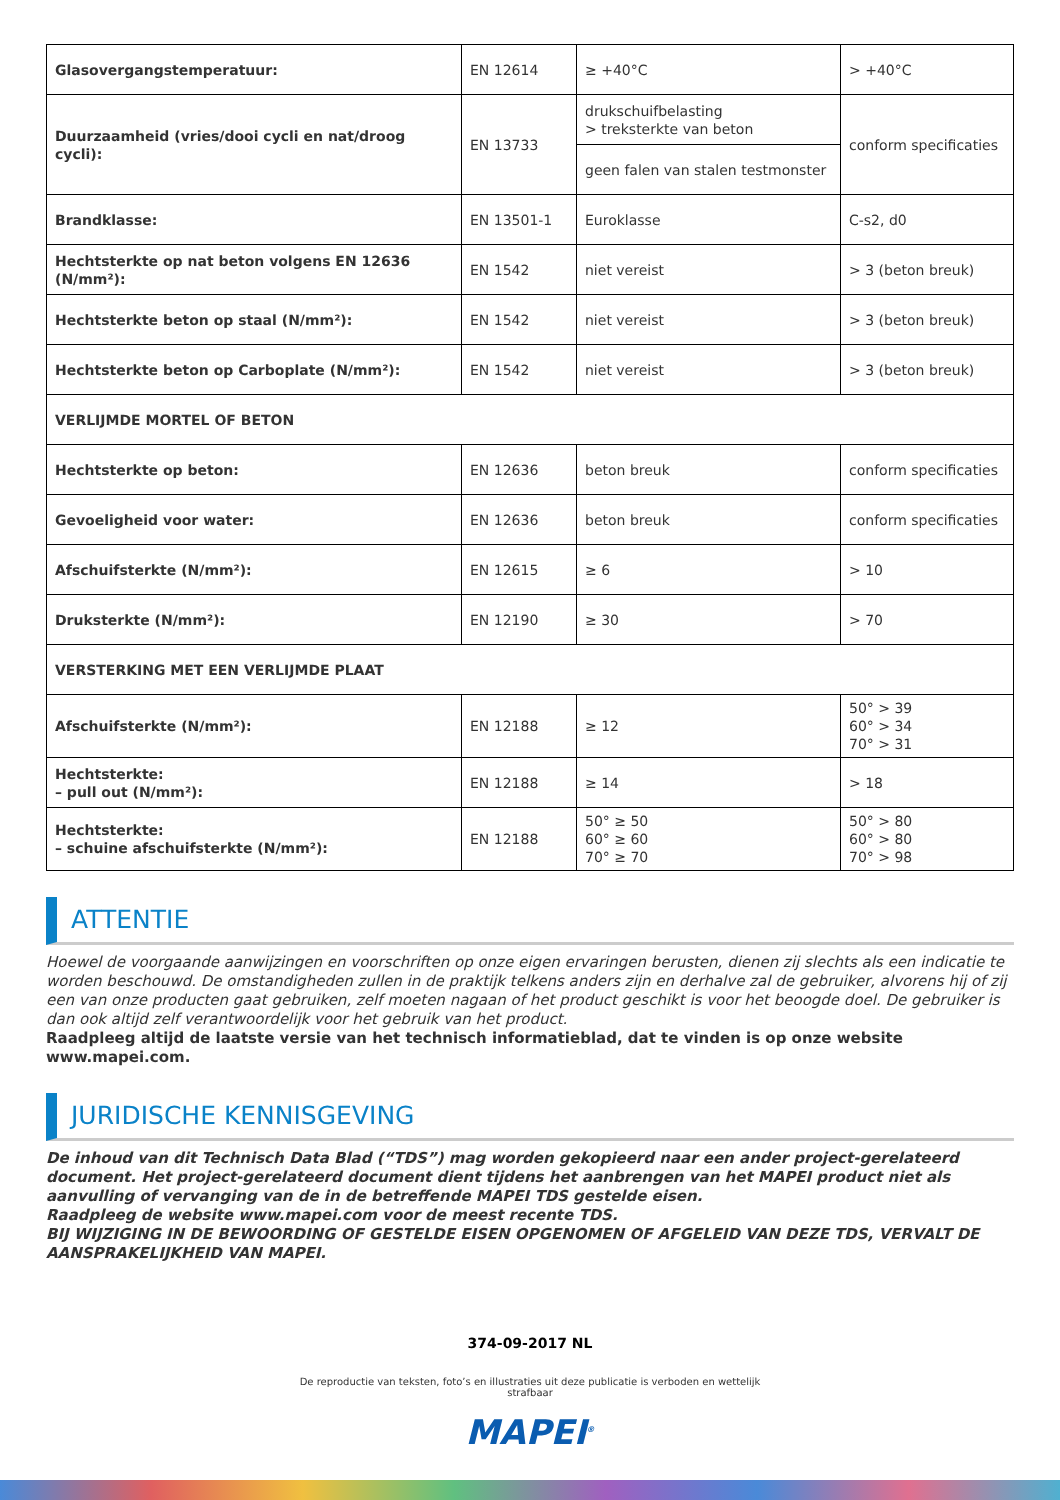| Glasovergangstemperatuur: | EN 12614 | ≥ +40°C | > +40°C |
| Duurzaamheid (vries/dooi cycli en nat/droog cycli): | EN 13733 | drukschuifbelasting > treksterkte van beton | conform specificaties |
| | | geen falen van stalen testmonster | |
| Brandklasse: | EN 13501-1 | Euroklasse | C-s2, d0 |
| Hechtsterkte op nat beton volgens EN 12636 (N/mm²): | EN 1542 | niet vereist | > 3 (beton breuk) |
| Hechtsterkte beton op staal (N/mm²): | EN 1542 | niet vereist | > 3 (beton breuk) |
| Hechtsterkte beton op Carboplate (N/mm²): | EN 1542 | niet vereist | > 3 (beton breuk) |
| VERLIJMDE MORTEL OF BETON | | | |
| Hechtsterkte op beton: | EN 12636 | beton breuk | conform specificaties |
| Gevoeligheid voor water: | EN 12636 | beton breuk | conform specificaties |
| Afschuifsterkte (N/mm²): | EN 12615 | ≥ 6 | > 10 |
| Druksterkte (N/mm²): | EN 12190 | ≥ 30 | > 70 |
| VERSTERKING MET EEN VERLIJMDE PLAAT | | | |
| Afschuifsterkte (N/mm²): | EN 12188 | ≥ 12 | 50° > 39 60° > 34 70° > 31 |
| Hechtsterkte: – pull out (N/mm²): | EN 12188 | ≥ 14 | > 18 |
| Hechtsterkte: – schuine afschuifsterkte (N/mm²): | EN 12188 | 50° ≥ 50 60° ≥ 60 70° ≥ 70 | 50° > 80 60° > 80 70° > 98 |
ATTENTIE
Hoewel de voorgaande aanwijzingen en voorschriften op onze eigen ervaringen berusten, dienen zij slechts als een indicatie te worden beschouwd. De omstandigheden zullen in de praktijk telkens anders zijn en derhalve zal de gebruiker, alvorens hij of zij een van onze producten gaat gebruiken, zelf moeten nagaan of het product geschikt is voor het beoogde doel. De gebruiker is dan ook altijd zelf verantwoordelijk voor het gebruik van het product.
Raadpleeg altijd de laatste versie van het technisch informatieblad, dat te vinden is op onze website www.mapei.com.
JURIDISCHE KENNISGEVING
De inhoud van dit Technisch Data Blad (“TDS”) mag worden gekopieerd naar een ander project-gerelateerd document. Het project-gerelateerd document dient tijdens het aanbrengen van het MAPEI product niet als aanvulling of vervanging van de in de betreffende MAPEI TDS gestelde eisen.
Raadpleeg de website www.mapei.com voor de meest recente TDS.
BIJ WIJZIGING IN DE BEWOORDING OF GESTELDE EISEN OPGENOMEN OF AFGELEID VAN DEZE TDS, VERVALT DE AANSPRAKELIJKHEID VAN MAPEI.
374-09-2017 NL
De reproductie van teksten, foto’s en illustraties uit deze publicatie is verboden en wettelijk strafbaar
MAPEI<sup>®</sup>